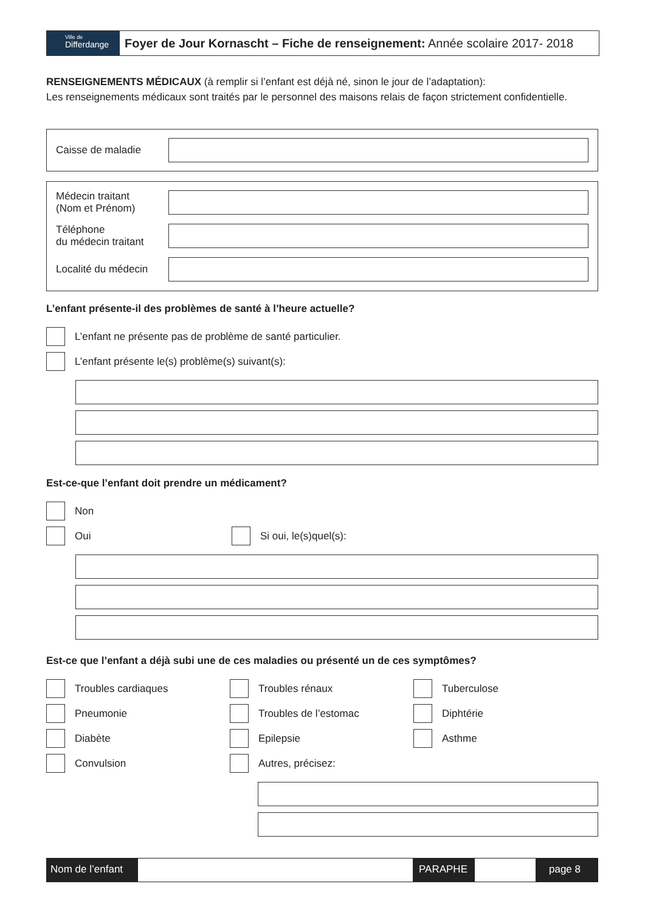Ville de
Differdange
Foyer de Jour Kornascht – Fiche de renseignement: Année scolaire 2017- 2018
RENSEIGNEMENTS MÉDICAUX (à remplir si l’enfant est déjà né, sinon le jour de l’adaptation):
Les renseignements médicaux sont traités par le personnel des maisons relais de façon strictement confidentielle.
Caisse de maladie
Médecin traitant
(Nom et Prénom)
Téléphone
du médecin traitant
Localité du médecin
L’enfant présente-il des problèmes de santé à l’heure actuelle?
L’enfant ne présente pas de problème de santé particulier.
L’enfant présente le(s) problème(s) suivant(s):
Est-ce-que l’enfant doit prendre un médicament?
Non
Oui
Si oui, le(s)quel(s):
Est-ce que l’enfant a déjà subi une de ces maladies ou présenté un de ces symptômes?
Troubles cardiaques
Troubles rénaux
Tuberculose
Pneumonie
Troubles de l’estomac
Diphtérie
Diabète
Epilepsie
Asthme
Convulsion
Autres, précisez:
Nom de l’enfant
PARAPHE page 8